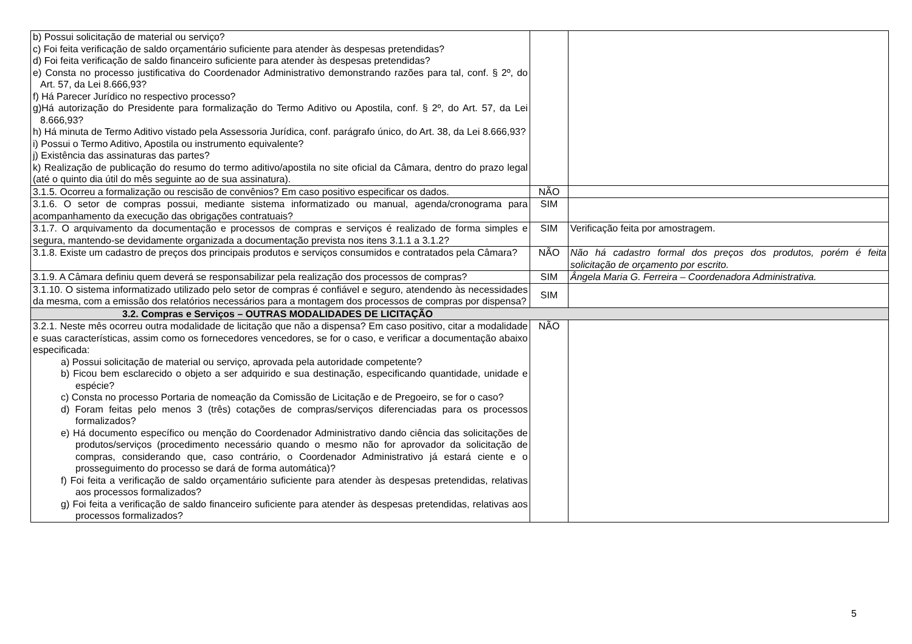| b) Possui solicitação de material ou serviço? c) Foi feita verificação de saldo orçamentário suficiente para atender às despesas pretendidas? d) Foi feita verificação de saldo financeiro suficiente para atender às despesas pretendidas? e) Consta no processo justificativa do Coordenador Administrativo demonstrando razões para tal, conf. § 2º, do Art. 57, da Lei 8.666,93? f) Há Parecer Jurídico no respectivo processo? g)Há autorização do Presidente para formalização do Termo Aditivo ou Apostila, conf. § 2º, do Art. 57, da Lei 8.666,93? h) Há minuta de Termo Aditivo vistado pela Assessoria Jurídica, conf. parágrafo único, do Art. 38, da Lei 8.666,93? i) Possui o Termo Aditivo, Apostila ou instrumento equivalente? j) Existência das assinaturas das partes? k) Realização de publicação do resumo do termo aditivo/apostila no site oficial da Câmara, dentro do prazo legal (até o quinto dia útil do mês seguinte ao de sua assinatura). | | |
| 3.1.5. Ocorreu a formalização ou rescisão de convênios? Em caso positivo especificar os dados. | NÃO | |
| 3.1.6. O setor de compras possui, mediante sistema informatizado ou manual, agenda/cronograma para acompanhamento da execução das obrigações contratuais? | SIM | |
| 3.1.7. O arquivamento da documentação e processos de compras e serviços é realizado de forma simples e segura, mantendo-se devidamente organizada a documentação prevista nos itens 3.1.1 a 3.1.2? | SIM | Verificação feita por amostragem. |
| 3.1.8. Existe um cadastro de preços dos principais produtos e serviços consumidos e contratados pela Câmara? | NÃO | Não há cadastro formal dos preços dos produtos, porém é feita solicitação de orçamento por escrito. |
| 3.1.9. A Câmara definiu quem deverá se responsabilizar pela realização dos processos de compras? | SIM | Ângela Maria G. Ferreira – Coordenadora Administrativa. |
| 3.1.10. O sistema informatizado utilizado pelo setor de compras é confiável e seguro, atendendo às necessidades da mesma, com a emissão dos relatórios necessários para a montagem dos processos de compras por dispensa? | SIM | |
| 3.2. Compras e Serviços – OUTRAS MODALIDADES DE LICITAÇÃO | | |
| 3.2.1. Neste mês ocorreu outra modalidade de licitação que não a dispensa? Em caso positivo, citar a modalidade e suas características, assim como os fornecedores vencedores, se for o caso, e verificar a documentação abaixo especificada: a) Possui solicitação de material ou serviço, aprovada pela autoridade competente? b) Ficou bem esclarecido o objeto a ser adquirido e sua destinação, especificando quantidade, unidade e espécie? c) Consta no processo Portaria de nomeação da Comissão de Licitação e de Pregoeiro, se for o caso? d) Foram feitas pelo menos 3 (três) cotações de compras/serviços diferenciadas para os processos formalizados? e) Há documento específico ou menção do Coordenador Administrativo dando ciência das solicitações de produtos/serviços (procedimento necessário quando o mesmo não for aprovador da solicitação de compras, considerando que, caso contrário, o Coordenador Administrativo já estará ciente e o prosseguimento do processo se dará de forma automática)? f) Foi feita a verificação de saldo orçamentário suficiente para atender às despesas pretendidas, relativas aos processos formalizados? g) Foi feita a verificação de saldo financeiro suficiente para atender às despesas pretendidas, relativas aos processos formalizados? | NÃO | |
5